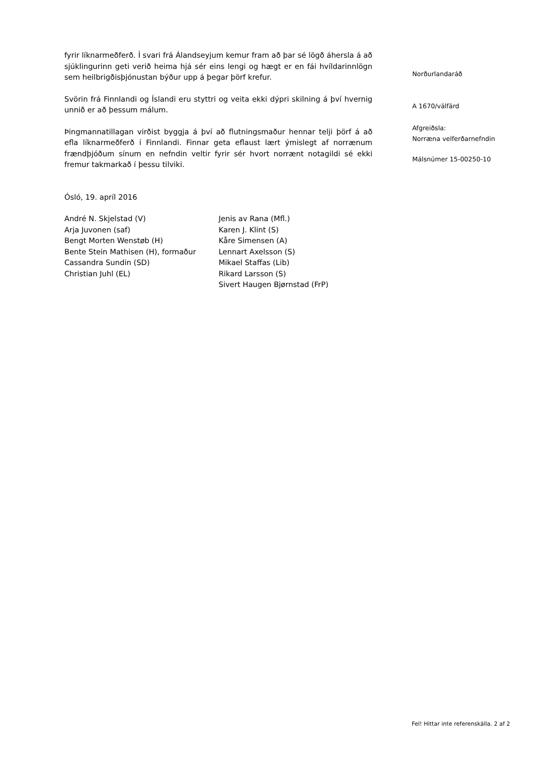fyrir líknarmeðferð. Í svari frá Álandseyjum kemur fram að þar sé lögð áhersla á að sjúklingurinn geti verið heima hjá sér eins lengi og hægt er en fái hvíldarinnlögn sem heilbrigðisþjónustan býður upp á þegar þörf krefur.
Svörin frá Finnlandi og Íslandi eru styttri og veita ekki dýpri skilning á því hvernig unnið er að þessum málum.
Þingmannatillagan virðist byggja á því að flutningsmaður hennar telji þörf á að efla líknarmeðferð í Finnlandi. Finnar geta eflaust lært ýmislegt af norrænum frændþjóðum sínum en nefndin veltir fyrir sér hvort norrænt notagildi sé ekki fremur takmarkað í þessu tilviki.
Ósló, 19. apríl 2016
André N. Skjelstad (V)
Arja Juvonen (saf)
Bengt Morten Wenstøb (H)
Bente Stein Mathisen (H), formaður
Cassandra Sundin (SD)
Christian Juhl (EL)
Jenis av Rana (Mfl.)
Karen J. Klint (S)
Kåre Simensen (A)
Lennart Axelsson (S)
Mikael Staffas (Lib)
Rikard Larsson (S)
Sivert Haugen Bjørnstad (FrP)
Norðurlandaráð
A 1670/välfärd
Afgreiðsla:
Norræna velferðarnefndin
Málsnúmer 15-00250-10
Fel! Hittar inte referenskälla. 2 af 2